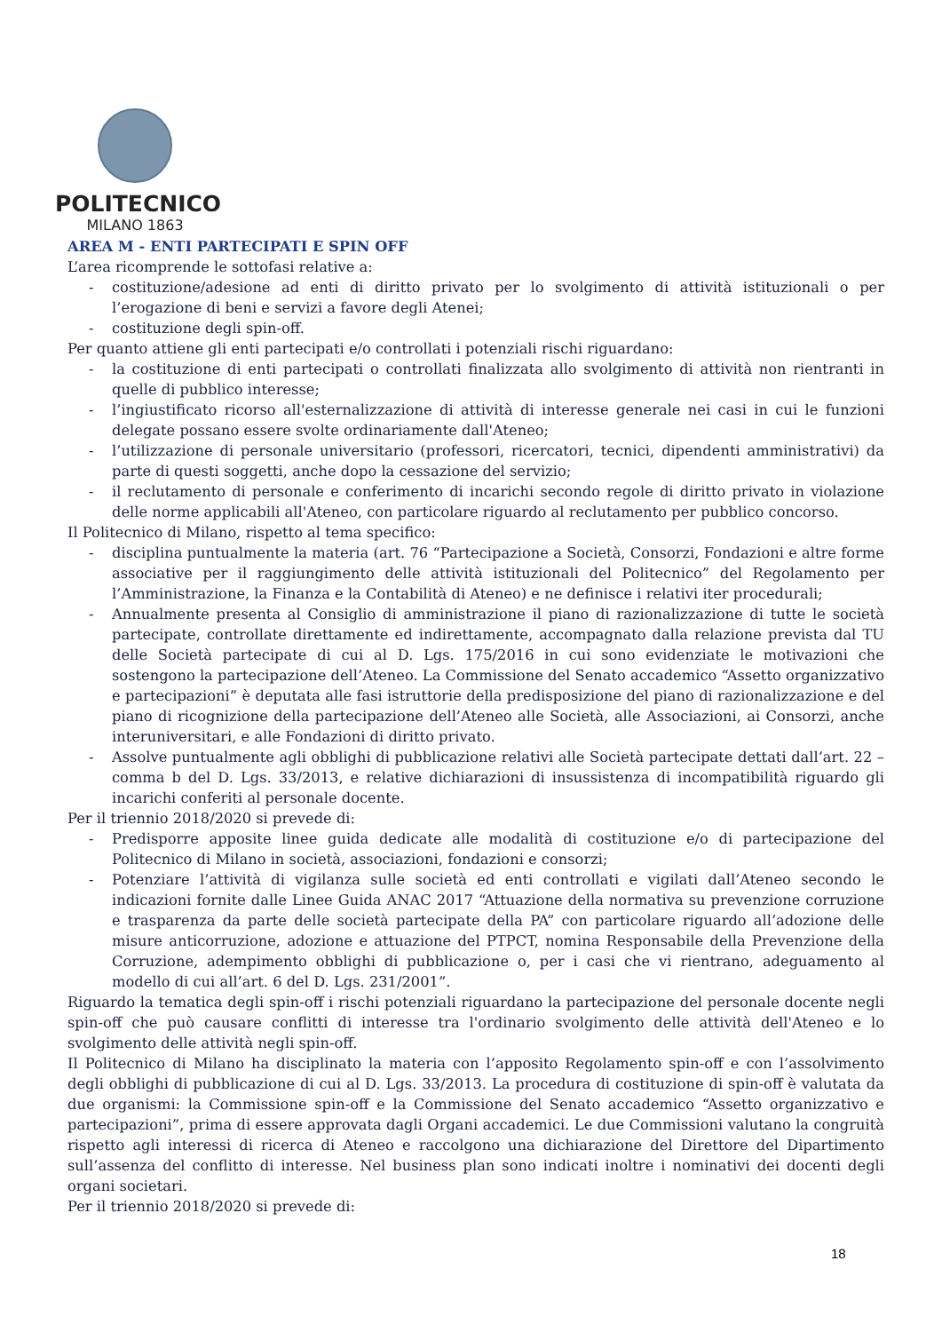POLITECNICO
MILANO 1863
AREA M - ENTI PARTECIPATI E SPIN OFF
L’area ricomprende le sottofasi relative a:
- costituzione/adesione ad enti di diritto privato per lo svolgimento di attività istituzionali o per l’erogazione di beni e servizi a favore degli Atenei;
- costituzione degli spin-off.
Per quanto attiene gli enti partecipati e/o controllati i potenziali rischi riguardano:
- la costituzione di enti partecipati o controllati finalizzata allo svolgimento di attività non rientranti in quelle di pubblico interesse;
- l’ingiustificato ricorso all'esternalizzazione di attività di interesse generale nei casi in cui le funzioni delegate possano essere svolte ordinariamente dall'Ateneo;
- l’utilizzazione di personale universitario (professori, ricercatori, tecnici, dipendenti amministrativi) da parte di questi soggetti, anche dopo la cessazione del servizio;
- il reclutamento di personale e conferimento di incarichi secondo regole di diritto privato in violazione delle norme applicabili all'Ateneo, con particolare riguardo al reclutamento per pubblico concorso.
Il Politecnico di Milano, rispetto al tema specifico:
- disciplina puntualmente la materia (art. 76 “Partecipazione a Società, Consorzi, Fondazioni e altre forme associative per il raggiungimento delle attività istituzionali del Politecnico” del Regolamento per l’Amministrazione, la Finanza e la Contabilità di Ateneo) e ne definisce i relativi iter procedurali;
- Annualmente presenta al Consiglio di amministrazione il piano di razionalizzazione di tutte le società partecipate, controllate direttamente ed indirettamente, accompagnato dalla relazione prevista dal TU delle Società partecipate di cui al D. Lgs. 175/2016 in cui sono evidenziate le motivazioni che sostengono la partecipazione dell’Ateneo. La Commissione del Senato accademico “Assetto organizzativo e partecipazioni” è deputata alle fasi istruttorie della predisposizione del piano di razionalizzazione e del piano di ricognizione della partecipazione dell’Ateneo alle Società, alle Associazioni, ai Consorzi, anche interuniversitari, e alle Fondazioni di diritto privato.
- Assolve puntualmente agli obblighi di pubblicazione relativi alle Società partecipate dettati dall’art. 22 – comma b del D. Lgs. 33/2013, e relative dichiarazioni di insussistenza di incompatibilità riguardo gli incarichi conferiti al personale docente.
Per il triennio 2018/2020 si prevede di:
- Predisporre apposite linee guida dedicate alle modalità di costituzione e/o di partecipazione del Politecnico di Milano in società, associazioni, fondazioni e consorzi;
- Potenziare l’attività di vigilanza sulle società ed enti controllati e vigilati dall’Ateneo secondo le indicazioni fornite dalle Linee Guida ANAC 2017 “Attuazione della normativa su prevenzione corruzione e trasparenza da parte delle società partecipate della PA” con particolare riguardo all’adozione delle misure anticorruzione, adozione e attuazione del PTPCT, nomina Responsabile della Prevenzione della Corruzione, adempimento obblighi di pubblicazione o, per i casi che vi rientrano, adeguamento al modello di cui all’art. 6 del D. Lgs. 231/2001”.
Riguardo la tematica degli spin-off i rischi potenziali riguardano la partecipazione del personale docente negli spin-off che può causare conflitti di interesse tra l'ordinario svolgimento delle attività dell'Ateneo e lo svolgimento delle attività negli spin-off.
Il Politecnico di Milano ha disciplinato la materia con l’apposito Regolamento spin-off e con l’assolvimento degli obblighi di pubblicazione di cui al D. Lgs. 33/2013. La procedura di costituzione di spin-off è valutata da due organismi: la Commissione spin-off e la Commissione del Senato accademico “Assetto organizzativo e partecipazioni”, prima di essere approvata dagli Organi accademici. Le due Commissioni valutano la congruità rispetto agli interessi di ricerca di Ateneo e raccolgono una dichiarazione del Direttore del Dipartimento sull’assenza del conflitto di interesse. Nel business plan sono indicati inoltre i nominativi dei docenti degli organi societari.
Per il triennio 2018/2020 si prevede di:
18